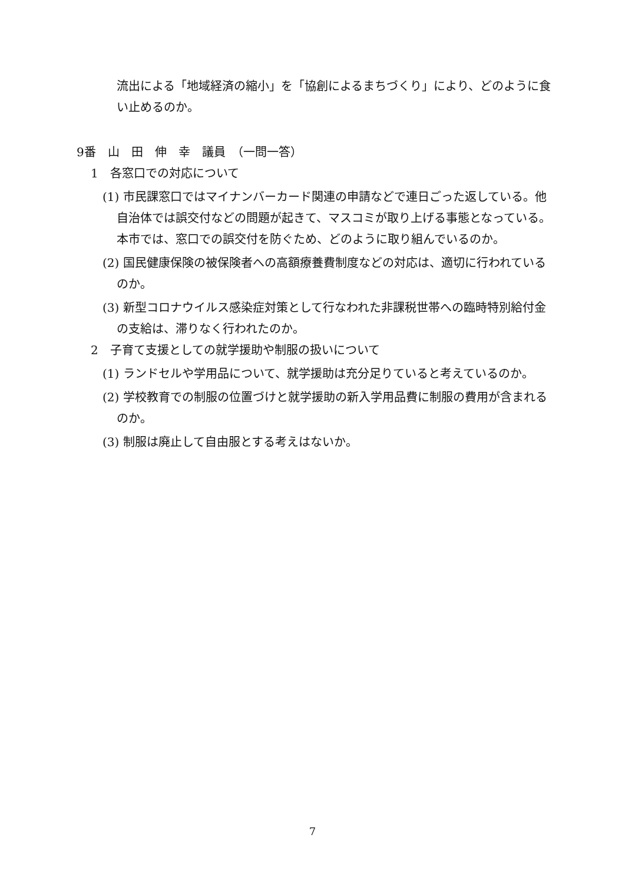流出による「地域経済の縮小」を「協創によるまちづくり」により、どのように食い止めるのか。
9番　山　田　伸　幸　議員　（一問一答）
1　各窓口での対応について
(1) 市民課窓口ではマイナンバーカード関連の申請などで連日ごった返している。他自治体では誤交付などの問題が起きて、マスコミが取り上げる事態となっている。本市では、窓口での誤交付を防ぐため、どのように取り組んでいるのか。
(2) 国民健康保険の被保険者への高額療養費制度などの対応は、適切に行われているのか。
(3) 新型コロナウイルス感染症対策として行なわれた非課税世帯への臨時特別給付金の支給は、滞りなく行われたのか。
2　子育て支援としての就学援助や制服の扱いについて
(1) ランドセルや学用品について、就学援助は充分足りていると考えているのか。
(2) 学校教育での制服の位置づけと就学援助の新入学用品費に制服の費用が含まれるのか。
(3) 制服は廃止して自由服とする考えはないか。
7